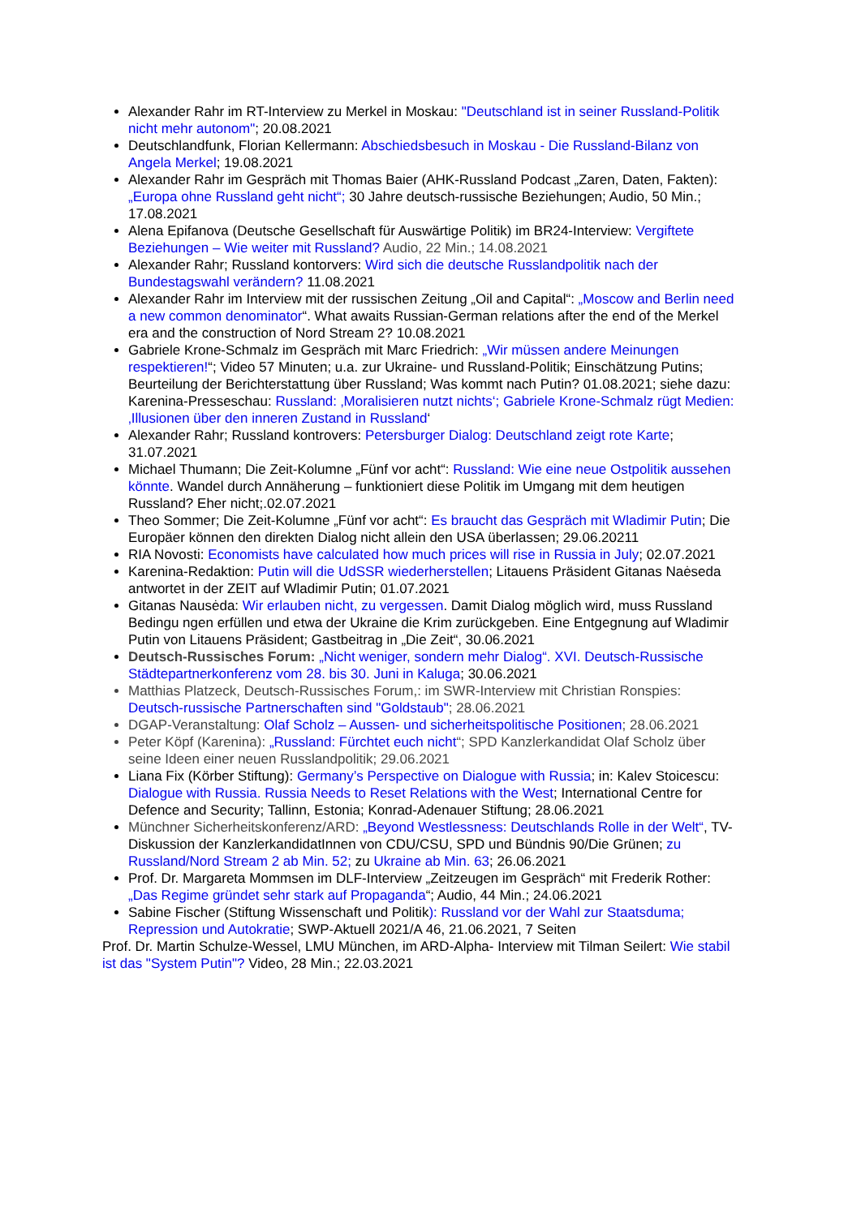Alexander Rahr im RT-Interview zu Merkel in Moskau: "Deutschland ist in seiner Russland-Politik nicht mehr autonom"; 20.08.2021
Deutschlandfunk, Florian Kellermann: Abschiedsbesuch in Moskau - Die Russland-Bilanz von Angela Merkel; 19.08.2021
Alexander Rahr im Gespräch mit Thomas Baier (AHK-Russland Podcast „Zaren, Daten, Fakten): „Europa ohne Russland geht nicht“; 30 Jahre deutsch-russische Beziehungen; Audio, 50 Min.; 17.08.2021
Alena Epifanova (Deutsche Gesellschaft für Auswärtige Politik) im BR24-Interview: Vergiftete Beziehungen – Wie weiter mit Russland? Audio, 22 Min.; 14.08.2021
Alexander Rahr; Russland kontorvers: Wird sich die deutsche Russlandpolitik nach der Bundestagswahl verändern? 11.08.2021
Alexander Rahr im Interview mit der russischen Zeitung „Oil and Capital“: „Moscow and Berlin need a new common denominator“. What awaits Russian-German relations after the end of the Merkel era and the construction of Nord Stream 2? 10.08.2021
Gabriele Krone-Schmalz im Gespräch mit Marc Friedrich: „Wir müssen andere Meinungen respektieren!“; Video 57 Minuten; u.a. zur Ukraine- und Russland-Politik; Einschätzung Putins; Beurteilung der Berichterstattung über Russland; Was kommt nach Putin? 01.08.2021; siehe dazu: Karenina-Presseschau: Russland: ‚Moralisieren nutzt nichts‘; Gabriele Krone-Schmalz rügt Medien: ‚Illusionen über den inneren Zustand in Russland‘
Alexander Rahr; Russland kontrovers: Petersburger Dialog: Deutschland zeigt rote Karte; 31.07.2021
Michael Thumann; Die Zeit-Kolumne „Fünf vor acht“: Russland: Wie eine neue Ostpolitik aussehen könnte. Wandel durch Annäherung – funktioniert diese Politik im Umgang mit dem heutigen Russland? Eher nicht;.02.07.2021
Theo Sommer; Die Zeit-Kolumne „Fünf vor acht“: Es braucht das Gespräch mit Wladimir Putin; Die Europäer können den direkten Dialog nicht allein den USA überlassen; 29.06.20211
RIA Novosti: Economists have calculated how much prices will rise in Russia in July; 02.07.2021
Karenina-Redaktion: Putin will die UdSSR wiederherstellen; Litauens Präsident Gitanas Naėseda antwortet in der ZEIT auf Wladimir Putin; 01.07.2021
Gitanas Nausėda: Wir erlauben nicht, zu vergessen. Damit Dialog möglich wird, muss Russland Bedingu ngen erfüllen und etwa der Ukraine die Krim zurückgeben. Eine Entgegnung auf Wladimir Putin von Litauens Präsident; Gastbeitrag in „Die Zeit“, 30.06.2021
Deutsch-Russisches Forum: „Nicht weniger, sondern mehr Dialog“. XVI. Deutsch-Russische Städtepartnerkonferenz vom 28. bis 30. Juni in Kaluga; 30.06.2021
Matthias Platzeck, Deutsch-Russisches Forum,: im SWR-Interview mit Christian Ronspies: Deutsch-russische Partnerschaften sind "Goldstaub"; 28.06.2021
DGAP-Veranstaltung: Olaf Scholz – Aussen- und sicherheitspolitische Positionen; 28.06.2021
Peter Köpf (Karenina): „Russland: Fürchtet euch nicht“; SPD Kanzlerkandidat Olaf Scholz über seine Ideen einer neuen Russlandpolitik; 29.06.2021
Liana Fix (Körber Stiftung): Germany’s Perspective on Dialogue with Russia; in: Kalev Stoicescu: Dialogue with Russia. Russia Needs to Reset Relations with the West; International Centre for Defence and Security; Tallinn, Estonia; Konrad-Adenauer Stiftung; 28.06.2021
Münchner Sicherheitskonferenz/ARD: „Beyond Westlessness: Deutschlands Rolle in der Welt“, TV-Diskussion der KanzlerkandidatInnen von CDU/CSU, SPD und Bündnis 90/Die Grünen; zu Russland/Nord Stream 2 ab Min. 52; zu Ukraine ab Min. 63; 26.06.2021
Prof. Dr. Margareta Mommsen im DLF-Interview „Zeitzeugen im Gespräch“ mit Frederik Rother: „Das Regime gründet sehr stark auf Propaganda“; Audio, 44 Min.; 24.06.2021
Sabine Fischer (Stiftung Wissenschaft und Politik): Russland vor der Wahl zur Staatsduma; Repression und Autokratie; SWP-Aktuell 2021/A 46, 21.06.2021, 7 Seiten
Prof. Dr. Martin Schulze-Wessel, LMU München, im ARD-Alpha- Interview mit Tilman Seilert: Wie stabil ist das "System Putin"? Video, 28 Min.; 22.03.2021